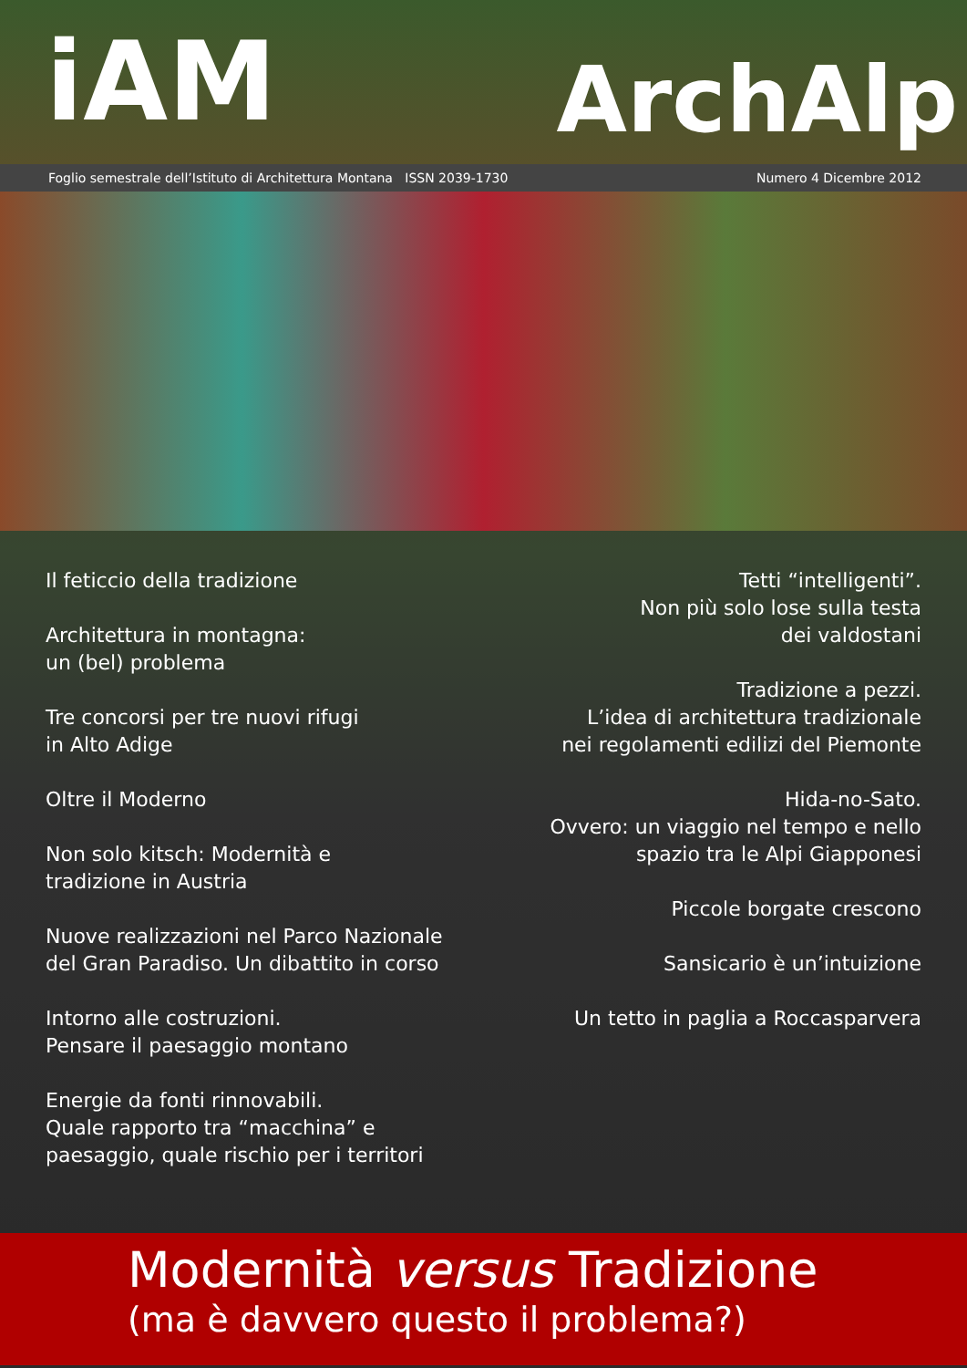iAM ArchAlp
Foglio semestrale dell’Istituto di Architettura Montana ISSN 2039-1730 Numero 4 Dicembre 2012
Il feticcio della tradizione
Architettura in montagna:
un (bel) problema
Tre concorsi per tre nuovi rifugi
in Alto Adige
Oltre il Moderno
Non solo kitsch: Modernità e
tradizione in Austria
Nuove realizzazioni nel Parco Nazionale
del Gran Paradiso. Un dibattito in corso
Intorno alle costruzioni.
Pensare il paesaggio montano
Energie da fonti rinnovabili.
Quale rapporto tra “macchina” e
paesaggio, quale rischio per i territori
Tetti “intelligenti”.
Non più solo lose sulla testa
dei valdostani
Tradizione a pezzi.
L’idea di architettura tradizionale
nei regolamenti edilizi del Piemonte
Hida-no-Sato.
Ovvero: un viaggio nel tempo e nello
spazio tra le Alpi Giapponesi
Piccole borgate crescono
Sansicario è un’intuizione
Un tetto in paglia a Roccasparvera
Modernità versus Tradizione
(ma è davvero questo il problema?)